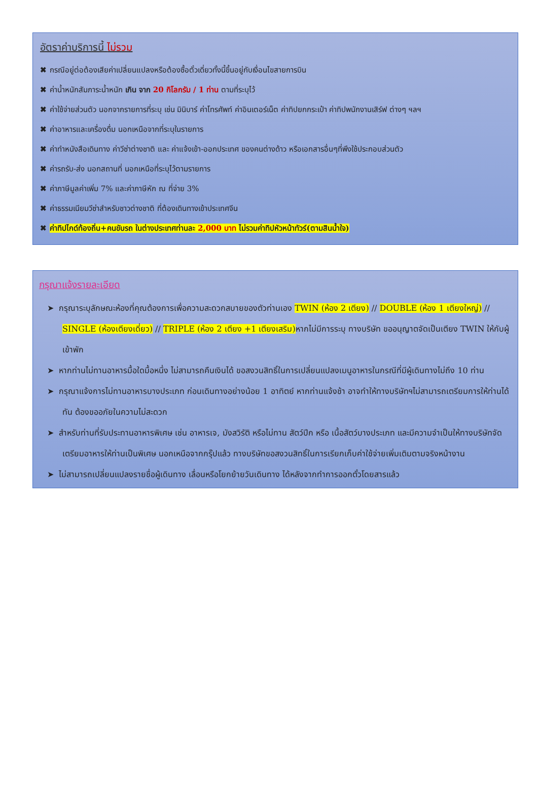อัตราค่าบริการนี้ ไม่รวม
✖ กรณีอยู่ต่อต้องเสียค่าเปลี่ยนแปลงหรือต้องซื้อตั๋วเดี่ยวทั้งนี้ขึ้นอยู่กับเงื่อนไขสายการบิน
✖ ค่าน้ำหนักสัมภาระน้ำหนัก เกิน จาก 20 กิโลกรัม / 1 ท่าน ตามที่ระบุไว้
✖ ค่าใช้จ่ายส่วนตัว นอกจากรายการที่ระบุ เช่น มินิบาร์ ค่าโทรศัพท์ ค่าอินเตอร์เน็ต ค่าทิปยกกระเป๋า ค่าทิปพนักงานเสิร์ฟ ต่างๆ ฯลฯ
✖ ค่าอาหารและเครื่องดื่ม นอกเหนือจากที่ระบุในรายการ
✖ ค่าทำหนังสือเดินทาง ค่าวีซ่าต่างชาติ และ ค่าแจ้งเข้า-ออกประเทศ ของคนต่างด้าว หรือเอกสารอื่นๆที่พึงใช้ประกอบส่วนตัว
✖ ค่ารถรับ-ส่ง นอกสถานที่ นอกเหนือที่ระบุไว้ตามรายการ
✖ ค่าภาษีมูลค่าเพิ่ม 7% และค่าภาษีหัก ณ ที่จ่าย 3%
✖ ค่าธรรมเนียมวีซ่าสำหรับชาวต่างชาติ ที่ต้องเดินทางเข้าประเทศจีน
✖ ค่าทิปไกด์ท้องถิ่น+คนขับรถ ในต่างประเทศท่านละ 2,000 บาท ไม่รวมค่าทิปหัวหน้าทัวร์(ตามสินน้ำใจ)
กรุณาแจ้งรายละเอียด
➤ กรุณาระบุลักษณะห้องที่คุณต้องการเพื่อความสะดวกสบายของตัวท่านเอง TWIN (ห้อง 2 เตียง) // DOUBLE (ห้อง 1 เตียงใหญ่) // SINGLE (ห้องเตียงเดี่ยว) // TRIPLE (ห้อง 2 เตียง +1 เตียงเสริม) หากไม่มีการระบุ ทางบริษัท ขออนุญาตจัดเป็นเตียง TWIN ให้กับผู้เข้าพัก
➤ หากท่านไม่ทานอาหารมื้อใดมื้อหนึ่ง ไม่สามารถคืนเงินได้ ขอสงวนสิทธิ์ในการเปลี่ยนแปลงเมนูอาหารในกรณีที่มีผู้เดินทางไม่ถึง 10 ท่าน
➤ กรุณาแจ้งการไม่ทานอาหารบางประเภท ก่อนเดินทางอย่างน้อย 1 อาทิตย์ หากท่านแจ้งช้า อาจทำให้ทางบริษัทฯไม่สามารถเตรียมการให้ท่านได้ทัน ต้องขออภัยในความไม่สะดวก
➤ สำหรับท่านที่รับประทานอาหารพิเศษ เช่น อาหารเจ, มังสวิรัติ หรือไม่ทาน สัตว์ปีก หรือ เนื้อสัตว์บางประเภท และมีความจำเป็นให้ทางบริษัทจัดเตรียมอาหารให้ท่านเป็นพิเศษ นอกเหนือจากกรุ๊ปแล้ว ทางบริษัทขอสงวนสิทธิ์ในการเรียกเก็บค่าใช้จ่ายเพิ่มเติมตามจริงหน้างาน
➤ ไม่สามารถเปลี่ยนแปลงรายชื่อผู้เดินทาง เลื่อนหรือโยกย้ายวันเดินทาง ได้หลังจากทำการออกตั๋วโดยสารแล้ว